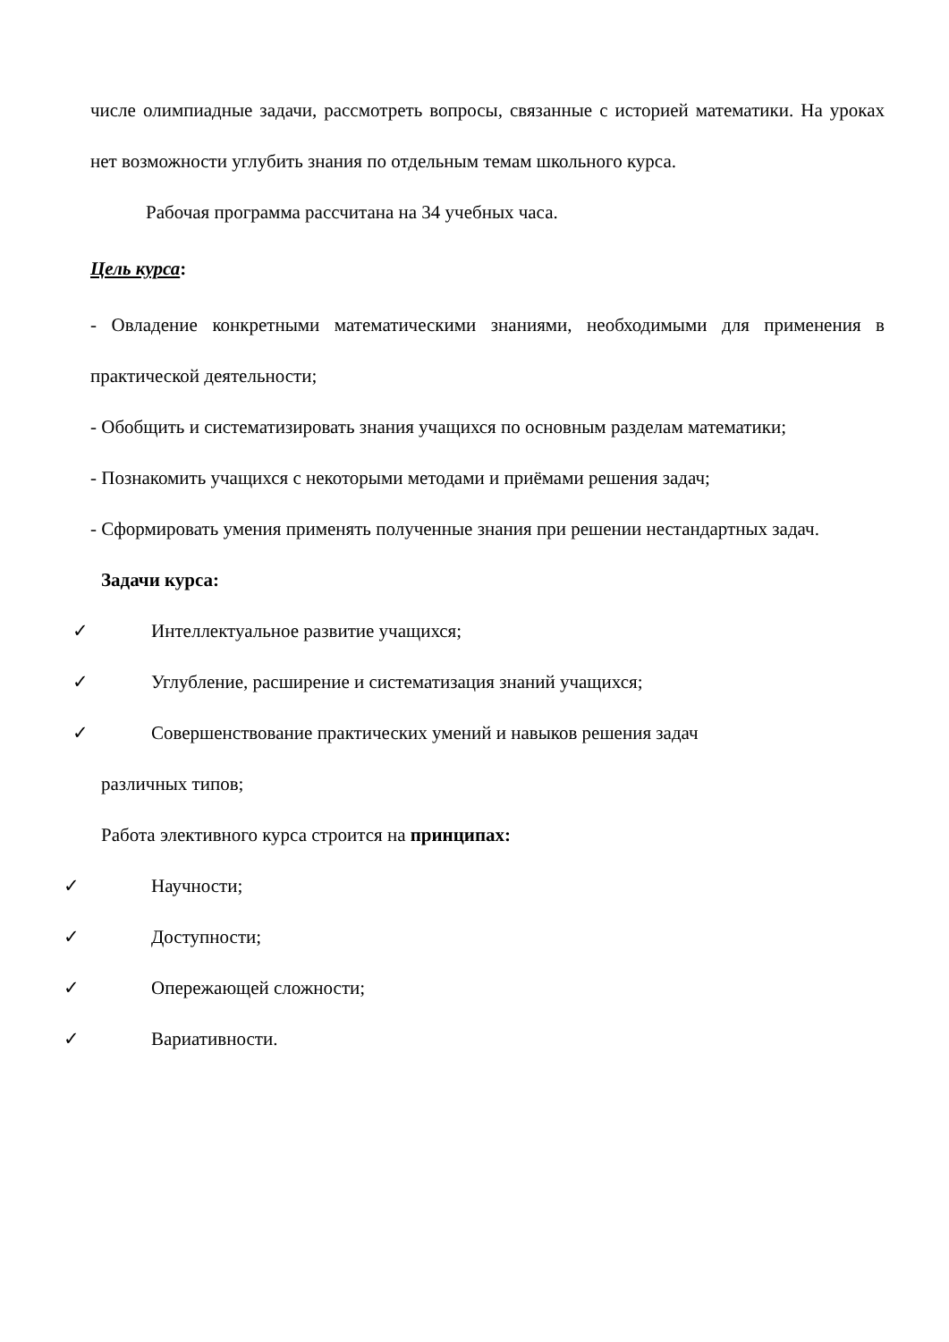числе олимпиадные задачи, рассмотреть вопросы, связанные с историей математики. На уроках нет возможности углубить знания по отдельным темам школьного курса.
Рабочая программа рассчитана на 34 учебных часа.
Цель курса:
- Овладение конкретными математическими знаниями, необходимыми для применения в практической деятельности;
- Обобщить и систематизировать знания учащихся по основным разделам математики;
- Познакомить учащихся с некоторыми методами и приёмами решения задач;
- Сформировать умения применять полученные знания при решении нестандартных задач.
Задачи курса:
✓ Интеллектуальное развитие учащихся;
✓ Углубление, расширение и систематизация знаний учащихся;
✓ Совершенствование практических умений и навыков решения задач
различных типов;
Работа элективного курса строится на принципах:
✓ Научности;
✓ Доступности;
✓ Опережающей сложности;
✓ Вариативности.